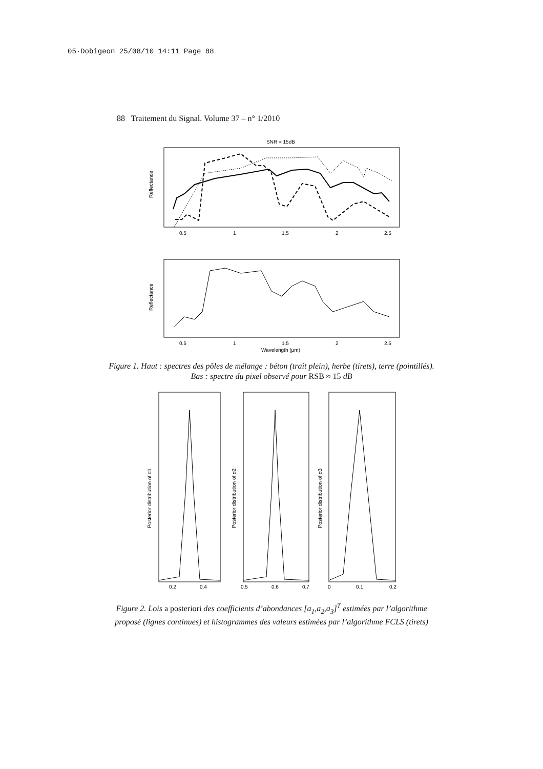05·Dobigeon 25/08/10 14:11 Page 88
88 Traitement du Signal. Volume 37 – n° 1/2010
SNR = 15dB
Reflectance
0.5
1
1.5
2
2.5
Reflectance
0.5
1
1.5
2
2.5
Wavelength (µm)
Figure 1. Haut : spectres des pôles de mélange : béton (trait plein), herbe (tirets), terre (pointillés). Bas : spectre du pixel observé pour RSB ≈ 15 dB
Posterior distribution of α1
0.2
0.4
Posterior distribution of α2
0.5
0.6
0.7
Posterior distribution of α3
0
0.1
0.2
Figure 2. Lois a posteriori des coefficients d’abondances [a<sub>1</sub>,a<sub>2</sub>,a<sub>3</sub>]<sup>T</sup> estimées par l’algorithme proposé (lignes continues) et histogrammes des valeurs estimées par l’algorithme FCLS (tirets)